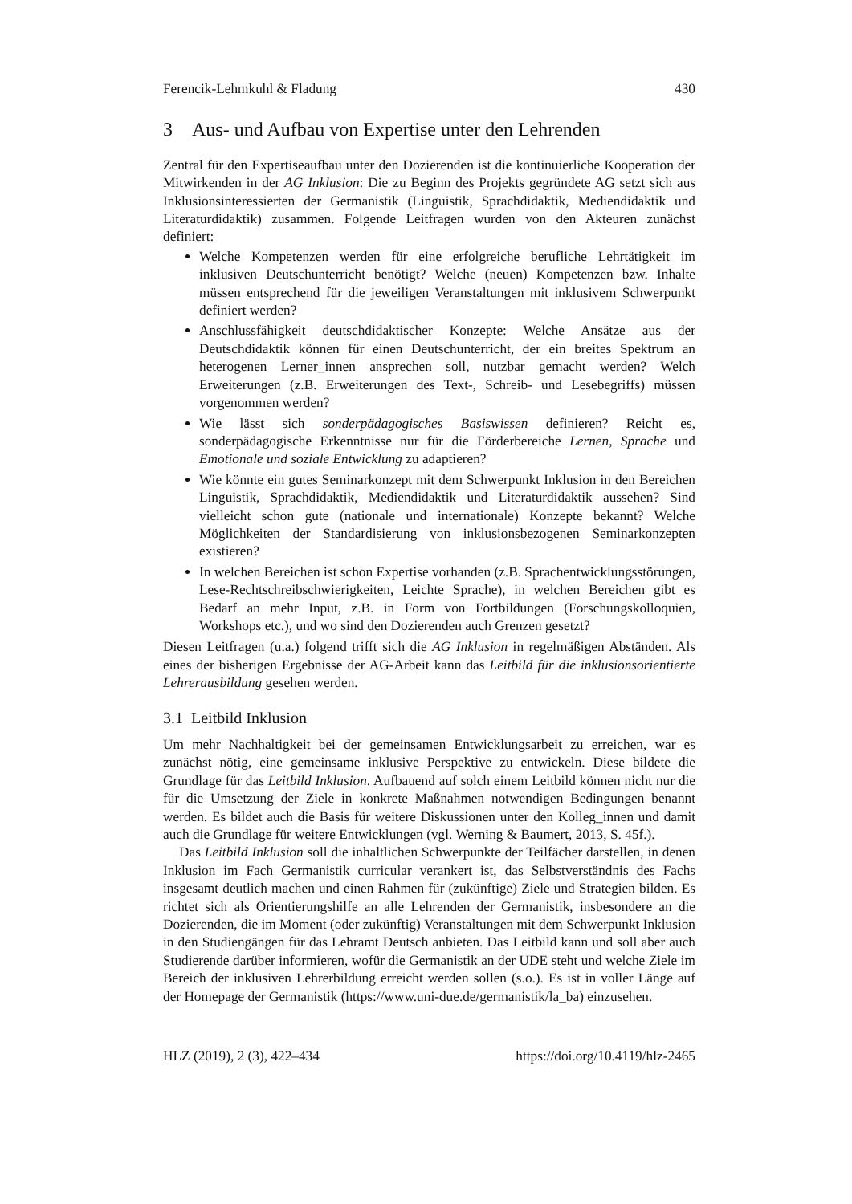Ferencik-Lehmkuhl & Fladung 430
3 Aus- und Aufbau von Expertise unter den Lehrenden
Zentral für den Expertiseaufbau unter den Dozierenden ist die kontinuierliche Kooperation der Mitwirkenden in der AG Inklusion: Die zu Beginn des Projekts gegründete AG setzt sich aus Inklusionsinteressierten der Germanistik (Linguistik, Sprachdidaktik, Mediendidaktik und Literaturdidaktik) zusammen. Folgende Leitfragen wurden von den Akteuren zunächst definiert:
Welche Kompetenzen werden für eine erfolgreiche berufliche Lehrtätigkeit im inklusiven Deutschunterricht benötigt? Welche (neuen) Kompetenzen bzw. Inhalte müssen entsprechend für die jeweiligen Veranstaltungen mit inklusivem Schwerpunkt definiert werden?
Anschlussfähigkeit deutschdidaktischer Konzepte: Welche Ansätze aus der Deutschdidaktik können für einen Deutschunterricht, der ein breites Spektrum an heterogenen Lerner_innen ansprechen soll, nutzbar gemacht werden? Welch Erweiterungen (z.B. Erweiterungen des Text-, Schreib- und Lesebegriffs) müssen vorgenommen werden?
Wie lässt sich sonderpädagogisches Basiswissen definieren? Reicht es, sonderpädagogische Erkenntnisse nur für die Förderbereiche Lernen, Sprache und Emotionale und soziale Entwicklung zu adaptieren?
Wie könnte ein gutes Seminarkonzept mit dem Schwerpunkt Inklusion in den Bereichen Linguistik, Sprachdidaktik, Mediendidaktik und Literaturdidaktik aussehen? Sind vielleicht schon gute (nationale und internationale) Konzepte bekannt? Welche Möglichkeiten der Standardisierung von inklusionsbezogenen Seminarkonzepten existieren?
In welchen Bereichen ist schon Expertise vorhanden (z.B. Sprachentwicklungsstörungen, Lese-Rechtschreibschwierigkeiten, Leichte Sprache), in welchen Bereichen gibt es Bedarf an mehr Input, z.B. in Form von Fortbildungen (Forschungskolloquien, Workshops etc.), und wo sind den Dozierenden auch Grenzen gesetzt?
Diesen Leitfragen (u.a.) folgend trifft sich die AG Inklusion in regelmäßigen Abständen. Als eines der bisherigen Ergebnisse der AG-Arbeit kann das Leitbild für die inklusionsorientierte Lehrerausbildung gesehen werden.
3.1 Leitbild Inklusion
Um mehr Nachhaltigkeit bei der gemeinsamen Entwicklungsarbeit zu erreichen, war es zunächst nötig, eine gemeinsame inklusive Perspektive zu entwickeln. Diese bildete die Grundlage für das Leitbild Inklusion. Aufbauend auf solch einem Leitbild können nicht nur die für die Umsetzung der Ziele in konkrete Maßnahmen notwendigen Bedingungen benannt werden. Es bildet auch die Basis für weitere Diskussionen unter den Kolleg_innen und damit auch die Grundlage für weitere Entwicklungen (vgl. Werning & Baumert, 2013, S. 45f.).
Das Leitbild Inklusion soll die inhaltlichen Schwerpunkte der Teilfächer darstellen, in denen Inklusion im Fach Germanistik curricular verankert ist, das Selbstverständnis des Fachs insgesamt deutlich machen und einen Rahmen für (zukünftige) Ziele und Strategien bilden. Es richtet sich als Orientierungshilfe an alle Lehrenden der Germanistik, insbesondere an die Dozierenden, die im Moment (oder zukünftig) Veranstaltungen mit dem Schwerpunkt Inklusion in den Studiengängen für das Lehramt Deutsch anbieten. Das Leitbild kann und soll aber auch Studierende darüber informieren, wofür die Germanistik an der UDE steht und welche Ziele im Bereich der inklusiven Lehrerbildung erreicht werden sollen (s.o.). Es ist in voller Länge auf der Homepage der Germanistik (https://www.uni-due.de/germanistik/la_ba) einzusehen.
HLZ (2019), 2 (3), 422–434 https://doi.org/10.4119/hlz-2465